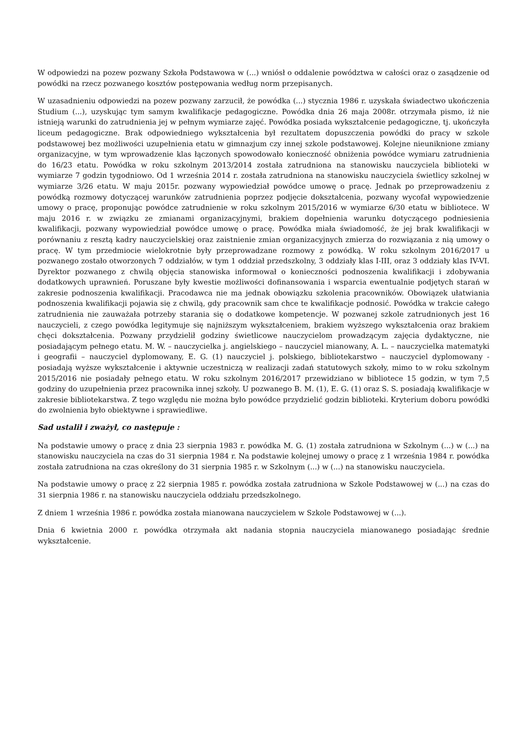W odpowiedzi na pozew pozwany Szkoła Podstawowa w (...) wniósł o oddalenie powództwa w całości oraz o zasądzenie od powódki na rzecz pozwanego kosztów postępowania według norm przepisanych.
W uzasadnieniu odpowiedzi na pozew pozwany zarzucił, że powódka (...) stycznia 1986 r. uzyskała świadectwo ukończenia Studium (...), uzyskując tym samym kwalifikacje pedagogiczne. Powódka dnia 26 maja 2008r. otrzymała pismo, iż nie istnieją warunki do zatrudnienia jej w pełnym wymiarze zajęć. Powódka posiada wykształcenie pedagogiczne, tj. ukończyła liceum pedagogiczne. Brak odpowiedniego wykształcenia był rezultatem dopuszczenia powódki do pracy w szkole podstawowej bez możliwości uzupełnienia etatu w gimnazjum czy innej szkole podstawowej. Kolejne nieuniknione zmiany organizacyjne, w tym wprowadzenie klas łączonych spowodowało konieczność obniżenia powódce wymiaru zatrudnienia do 16/23 etatu. Powódka w roku szkolnym 2013/2014 została zatrudniona na stanowisku nauczyciela biblioteki w wymiarze 7 godzin tygodniowo. Od 1 września 2014 r. została zatrudniona na stanowisku nauczyciela świetlicy szkolnej w wymiarze 3/26 etatu. W maju 2015r. pozwany wypowiedział powódce umowę o pracę. Jednak po przeprowadzeniu z powódką rozmowy dotyczącej warunków zatrudnienia poprzez podjęcie dokształcenia, pozwany wycofał wypowiedzenie umowy o pracę, proponując powódce zatrudnienie w roku szkolnym 2015/2016 w wymiarze 6/30 etatu w bibliotece. W maju 2016 r. w związku ze zmianami organizacyjnymi, brakiem dopełnienia warunku dotyczącego podniesienia kwalifikacji, pozwany wypowiedział powódce umowę o pracę. Powódka miała świadomość, że jej brak kwalifikacji w porównaniu z resztą kadry nauczycielskiej oraz zaistnienie zmian organizacyjnych zmierza do rozwiązania z nią umowy o pracę. W tym przedmiocie wielokrotnie były przeprowadzane rozmowy z powódką. W roku szkolnym 2016/2017 u pozwanego zostało otworzonych 7 oddziałów, w tym 1 oddział przedszkolny, 3 oddziały klas I-III, oraz 3 oddziały klas IV-VI. Dyrektor pozwanego z chwilą objęcia stanowiska informował o konieczności podnoszenia kwalifikacji i zdobywania dodatkowych uprawnień. Poruszane były kwestie możliwości dofinansowania i wsparcia ewentualnie podjętych starań w zakresie podnoszenia kwalifikacji. Pracodawca nie ma jednak obowiązku szkolenia pracowników. Obowiązek ułatwiania podnoszenia kwalifikacji pojawia się z chwilą, gdy pracownik sam chce te kwalifikacje podnosić. Powódka w trakcie całego zatrudnienia nie zauważała potrzeby starania się o dodatkowe kompetencje. W pozwanej szkole zatrudnionych jest 16 nauczycieli, z czego powódka legitymuje się najniższym wykształceniem, brakiem wyższego wykształcenia oraz brakiem chęci dokształcenia. Pozwany przydzielił godziny świetlicowe nauczycielom prowadzącym zajęcia dydaktyczne, nie posiadającym pełnego etatu. M. W. – nauczycielka j. angielskiego – nauczyciel mianowany, A. L. – nauczycielka matematyki i geografii – nauczyciel dyplomowany, E. G. (1) nauczyciel j. polskiego, bibliotekarstwo – nauczyciel dyplomowany - posiadają wyższe wykształcenie i aktywnie uczestniczą w realizacji zadań statutowych szkoły, mimo to w roku szkolnym 2015/2016 nie posiadały pełnego etatu. W roku szkolnym 2016/2017 przewidziano w bibliotece 15 godzin, w tym 7,5 godziny do uzupełnienia przez pracownika innej szkoły. U pozwanego B. M. (1), E. G. (1) oraz S. S. posiadają kwalifikacje w zakresie bibliotekarstwa. Z tego względu nie można było powódce przydzielić godzin biblioteki. Kryterium doboru powódki do zwolnienia było obiektywne i sprawiedliwe.
Sad ustalił i zważył, co następuje :
Na podstawie umowy o pracę z dnia 23 sierpnia 1983 r. powódka M. G. (1) została zatrudniona w Szkolnym (...) w (...) na stanowisku nauczyciela na czas do 31 sierpnia 1984 r. Na podstawie kolejnej umowy o pracę z 1 września 1984 r. powódka została zatrudniona na czas określony do 31 sierpnia 1985 r. w Szkolnym (...) w (...) na stanowisku nauczyciela.
Na podstawie umowy o pracę z 22 sierpnia 1985 r. powódka została zatrudniona w Szkole Podstawowej w (...) na czas do 31 sierpnia 1986 r. na stanowisku nauczyciela oddziału przedszkolnego.
Z dniem 1 września 1986 r. powódka została mianowana nauczycielem w Szkole Podstawowej w (...).
Dnia 6 kwietnia 2000 r. powódka otrzymała akt nadania stopnia nauczyciela mianowanego posiadając średnie wykształcenie.